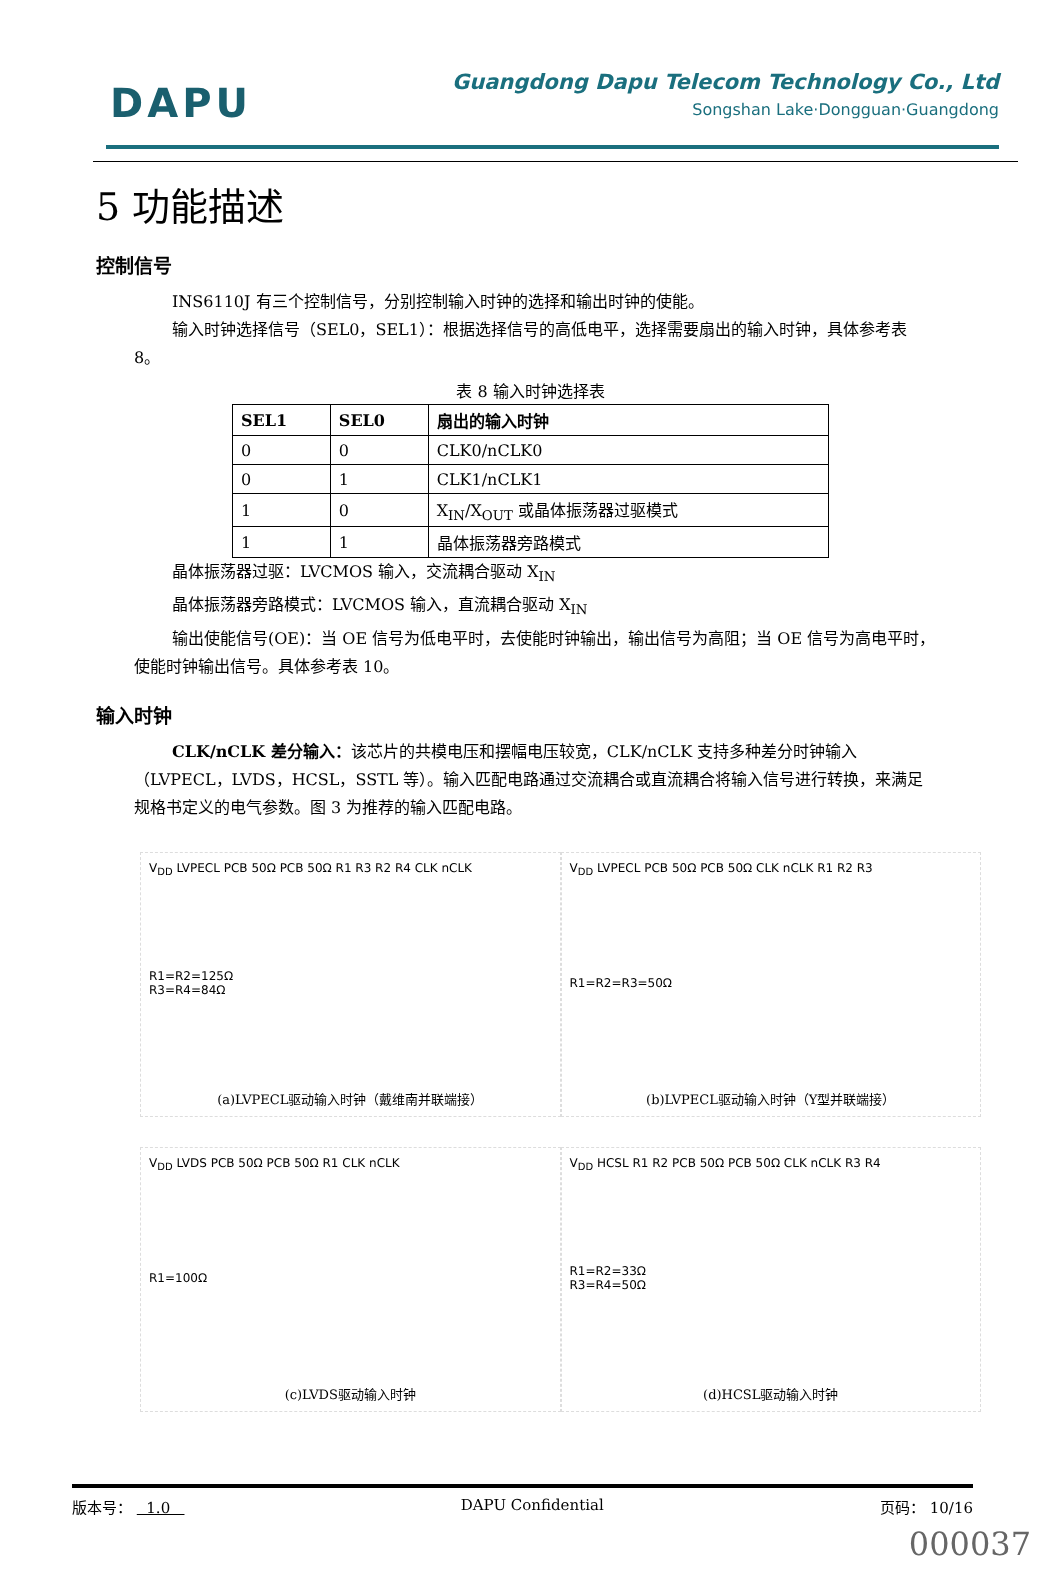DAPU
Guangdong Dapu Telecom Technology Co., Ltd
Songshan Lake·Dongguan·Guangdong
5 功能描述
控制信号
INS6110J 有三个控制信号，分别控制输入时钟的选择和输出时钟的使能。
输入时钟选择信号（SEL0，SEL1）：根据选择信号的高低电平，选择需要扇出的输入时钟，具体参考表 8。
表 8 输入时钟选择表
| SEL1 | SEL0 | 扇出的输入时钟 |
| --- | --- | --- |
| 0 | 0 | CLK0/nCLK0 |
| 0 | 1 | CLK1/nCLK1 |
| 1 | 0 | X<sub>IN</sub>/X<sub>OUT</sub> 或晶体振荡器过驱模式 |
| 1 | 1 | 晶体振荡器旁路模式 |
晶体振荡器过驱：LVCMOS 输入，交流耦合驱动 X<sub>IN</sub>
晶体振荡器旁路模式：LVCMOS 输入，直流耦合驱动 X<sub>IN</sub>
输出使能信号(OE)：当 OE 信号为低电平时，去使能时钟输出，输出信号为高阻；当 OE 信号为高电平时，使能时钟输出信号。具体参考表 10。
输入时钟
CLK/nCLK 差分输入：该芯片的共模电压和摆幅电压较宽，CLK/nCLK 支持多种差分时钟输入（LVPECL，LVDS，HCSL，SSTL 等）。输入匹配电路通过交流耦合或直流耦合将输入信号进行转换，来满足规格书定义的电气参数。图 3 为推荐的输入匹配电路。
V<sub>DD</sub> LVPECL PCB 50Ω PCB 50Ω R1 R3 R2 R4 CLK nCLK
R1=R2=125Ω
R3=R4=84Ω
(a)LVPECL驱动输入时钟（戴维南并联端接）
V<sub>DD</sub> LVPECL PCB 50Ω PCB 50Ω CLK nCLK R1 R2 R3
R1=R2=R3=50Ω
(b)LVPECL驱动输入时钟（Y型并联端接）
V<sub>DD</sub> LVDS PCB 50Ω PCB 50Ω R1 CLK nCLK
R1=100Ω
(c)LVDS驱动输入时钟
V<sub>DD</sub> HCSL R1 R2 PCB 50Ω PCB 50Ω CLK nCLK R3 R4
R1=R2=33Ω
R3=R4=50Ω
(d)HCSL驱动输入时钟
版本号： 1.0 DAPU Confidential 页码： 10/16
000037